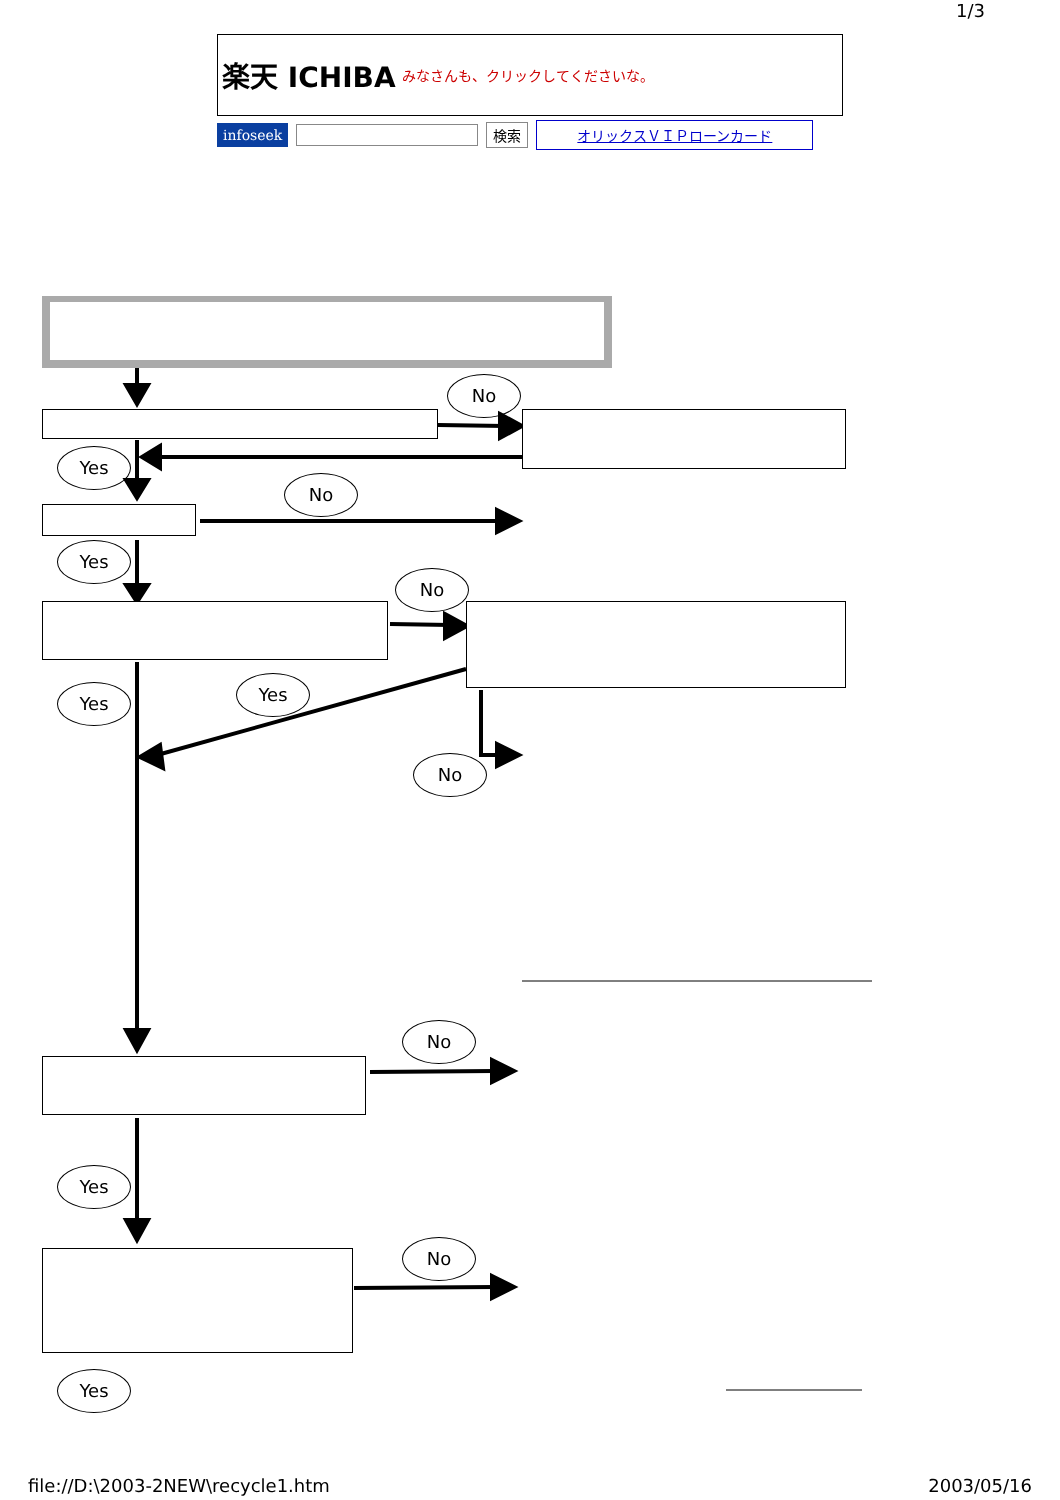1/3
楽天 ICHIBA みなさんも、クリックしてくださいな。
infoseek 検索 オリックスＶＩＰローンカード
No
Yes
No
Yes
No
Yes Yes
No
No
Yes
No
Yes
file://D:\2003-2NEW\recycle1.htm 2003/05/16